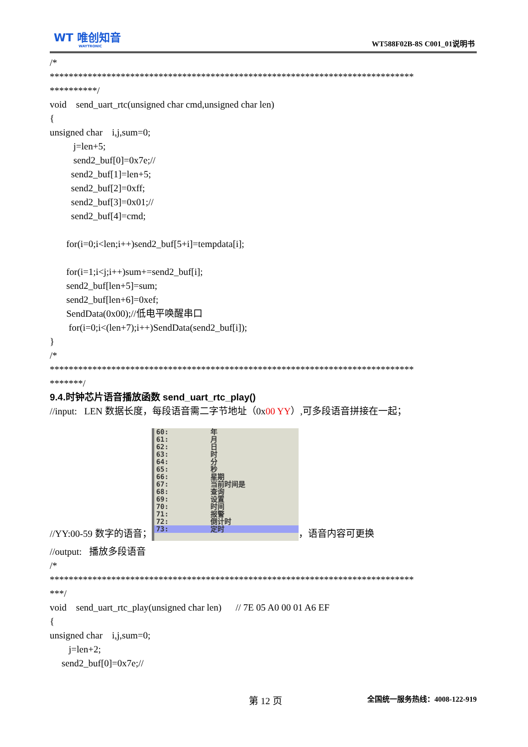WT 唯创知音
WAYTRONIC
WT588F02B-8S C001_01说明书
/*
*****************************************************************************
**********/
void send_uart_rtc(unsigned char cmd,unsigned char len)
{
unsigned char i,j,sum=0;
j=len+5;
send2_buf[0]=0x7e;//
send2_buf[1]=len+5;
send2_buf[2]=0xff;
send2_buf[3]=0x01;//
send2_buf[4]=cmd;
for(i=0;i<len;i++)send2_buf[5+i]=tempdata[i];
for(i=1;i<j;i++)sum+=send2_buf[i];
send2_buf[len+5]=sum;
send2_buf[len+6]=0xef;
SendData(0x00);//低电平唤醒串口
for(i=0;i<(len+7);i++)SendData(send2_buf[i]);
}
/*
*****************************************************************************
*******/
9.4.时钟芯片语音播放函数 send_uart_rtc_play()
//input: LEN 数据长度，每段语音需二字节地址（0x00 YY）,可多段语音拼接在一起；
//YY:00-59 数字的语音；
60: 年
61: 月
62: 日
63: 时
64: 分
65: 秒
66: 星期
67: 当前时间是
68: 查询
69: 设置
70: 时间
71: 报警
72: 倒计时
73: 定时
，语音内容可更换
//output: 播放多段语音
/*
*****************************************************************************
***/
void send_uart_rtc_play(unsigned char len) // 7E 05 A0 00 01 A6 EF
{
unsigned char i,j,sum=0;
j=len+2;
send2_buf[0]=0x7e;//
第 12 页 全国统一服务热线：4008-122-919